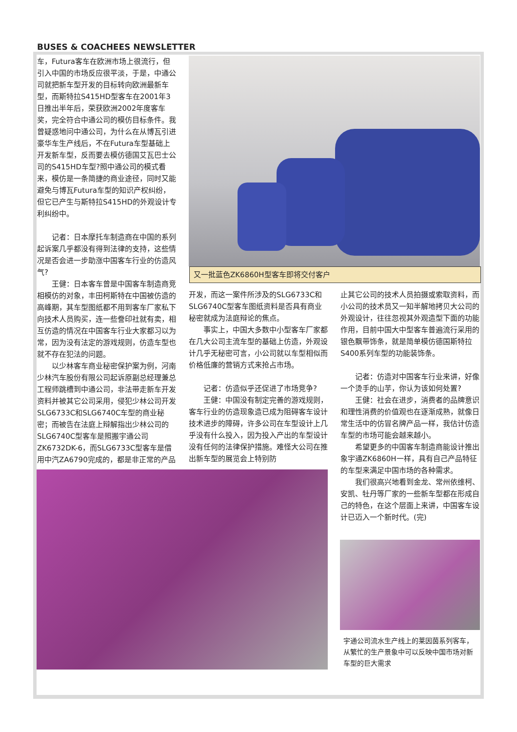BUSES & COACHEES NEWSLETTER
车，Futura客车在欧洲市场上很流行，但引入中国的市场反应很平淡，于是，中通公司就把新车型开发的目标转向欧洲最新车型，而斯特拉S415HD型客车在2001年3日推出半年后，荣获欧洲2002年度客车奖，完全符合中通公司的模仿目标条件。我曾疑惑地问中通公司，为什么在从博瓦引进豪华车生产线后，不在Futura车型基础上开发新车型，反而要去模仿德国艾瓦巴士公司的S415HD车型?照中通公司的模式看来，模仿是一条简捷的商业途径，同时又能避免与博瓦Futura车型的知识产权纠纷，但它已产生与斯特拉S415HD的外观设计专利纠纷中。
记者：日本摩托车制造商在中国的系列起诉案几乎都没有得到法律的支持，这些情况是否会进一步助涨中国客车行业的仿造风气?
王健：日本客车曾是中国客车制造商竞相模仿的对象，丰田柯斯特在中国被仿造的高峰期，其车型图纸都不用到客车厂家私下向技术人员购买，连一些誊印社就有卖，相互仿造的情况在中国客车行业大家都习以为常，因为没有法定的游戏规则，仿造车型也就不存在犯法的问题。
以少林客车商业秘密保护案为例，河南少林汽车股份有限公司起诉原副总经理兼总工程师跳槽到中通公司，非法带走新车开发资料并被其它公司采用，侵犯少林公司开发SLG6733C和SLG6740C车型的商业秘密；而被告在法庭上辩解指出少林公司的SLG6740C型客车是照搬宇通公司ZK6732DK-6，而SLG6733C型客车是借用中汽ZA6790完成的，都是非正常的产品
又一批蓝色ZK6860H型客车即将交付客户
开发，而这一案件所涉及的SLG6733C和SLG6740C型客车图纸资料是否具有商业秘密就成为法庭辩论的焦点。
事实上，中国大多数中小型客车厂家都在几大公司主流车型的基础上仿造，外观设计几乎无秘密可言，小公司就以车型相似而价格低廉的营销方式来抢占市场。
记者：仿造似乎还促进了市场竞争?
王健：中国没有制定完善的游戏规则，客车行业的仿造现象造已成为阻碍客车设计技术进步的障碍，许多公司在车型设计上几乎没有什么投入，因为投入产出的车型设计没有任何的法律保护措施。难怪大公司在推出新车型的展览会上特别防
止其它公司的技术人员拍摄或索取资料，而小公司的技术员又一知半解地拷贝大公司的外观设计，往往忽视其外观造型下面的功能作用，目前中国大中型客车普遍流行采用的银色飘带饰条，就是简单模仿德国斯特拉S400系列车型的功能装饰条。
记者：仿造对中国客车行业来讲，好像一个烫手的山芋，你认为该如何处置?
王健：社会在进步，消费者的品牌意识和理性消费的价值观也在逐渐成熟，就像日常生活中的仿冒名牌产品一样，我估计仿造车型的市场可能会越来越小。
希望更多的中国客车制造商能设计推出象宇通ZK6860H一样，具有自己产品特征的车型来满足中国市场的各种需求。
我们很高兴地看到金龙、常州依维柯、安凯、牡丹等厂家的一些新车型都在形成自己的特色，在这个层面上来讲，中国客车设计已迈入一个新时代。(完)
宇通公司流水生产线上的莱因茵系列客车，从繁忙的生产景象中可以反映中国市场对新车型的巨大需求